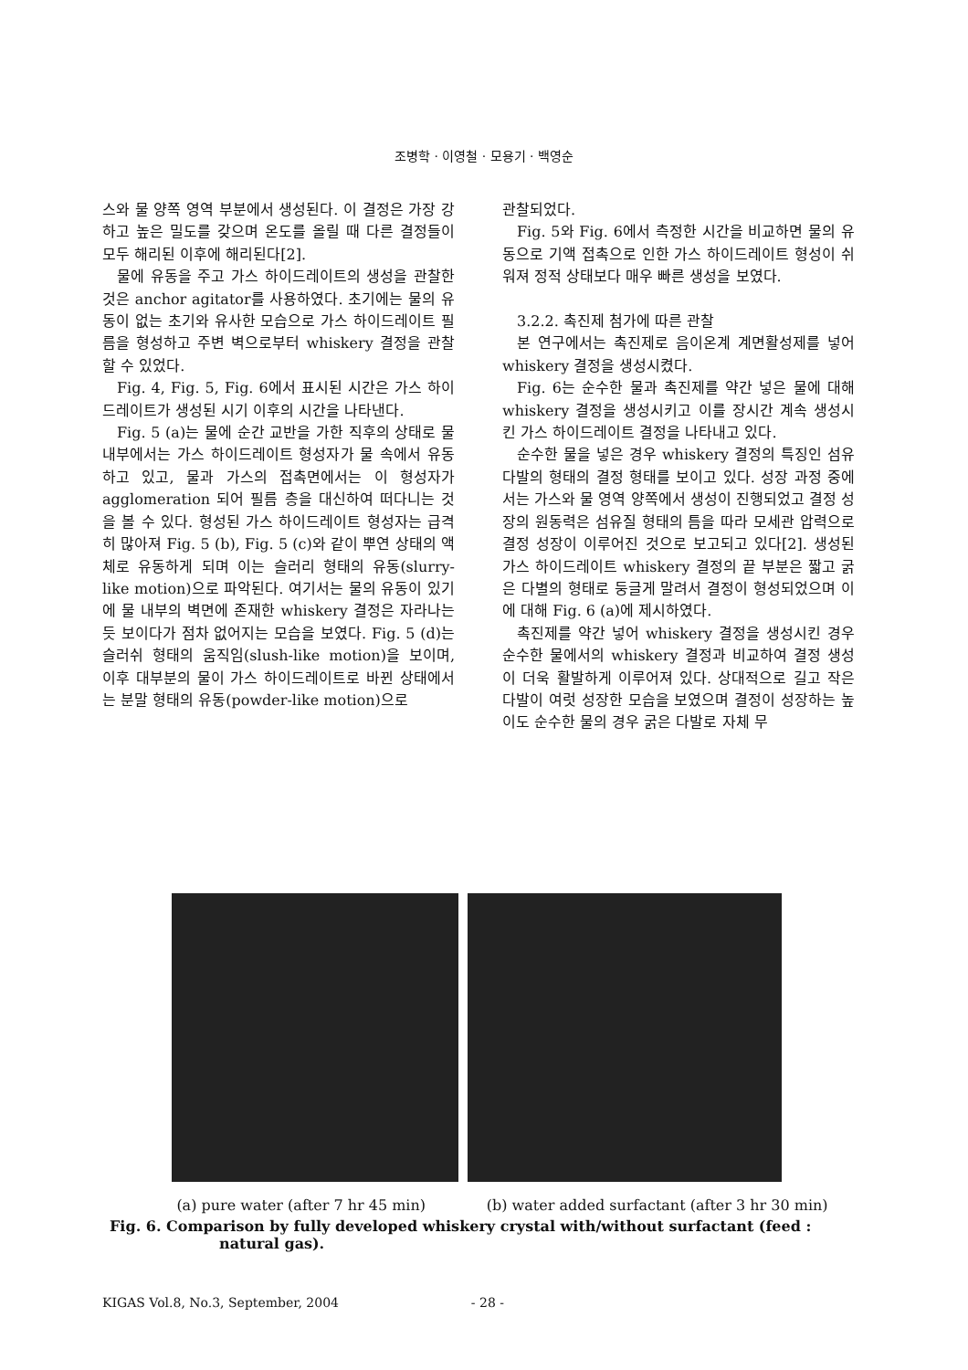조병학 · 이영철 · 모용기 · 백영순
스와 물 양쪽 영역 부분에서 생성된다. 이 결정은 가장 강하고 높은 밀도를 갖으며 온도를 올릴 때 다른 결정들이 모두 해리된 이후에 해리된다[2].
물에 유동을 주고 가스 하이드레이트의 생성을 관찰한 것은 anchor agitator를 사용하였다. 초기에는 물의 유동이 없는 초기와 유사한 모습으로 가스 하이드레이트 필름을 형성하고 주변 벽으로부터 whiskery 결정을 관찰할 수 있었다.
Fig. 4, Fig. 5, Fig. 6에서 표시된 시간은 가스 하이드레이트가 생성된 시기 이후의 시간을 나타낸다.
Fig. 5 (a)는 물에 순간 교반을 가한 직후의 상태로 물 내부에서는 가스 하이드레이트 형성자가 물 속에서 유동하고 있고, 물과 가스의 접촉면에서는 이 형성자가 agglomeration 되어 필름 층을 대신하여 떠다니는 것을 볼 수 있다. 형성된 가스 하이드레이트 형성자는 급격히 많아져 Fig. 5 (b), Fig. 5 (c)와 같이 뿌연 상태의 액체로 유동하게 되며 이는 슬러리 형태의 유동(slurry-like motion)으로 파악된다. 여기서는 물의 유동이 있기에 물 내부의 벽면에 존재한 whiskery 결정은 자라나는 듯 보이다가 점차 없어지는 모습을 보였다. Fig. 5 (d)는 슬러쉬 형태의 움직임(slush-like motion)을 보이며, 이후 대부분의 물이 가스 하이드레이트로 바뀐 상태에서는 분말 형태의 유동(powder-like motion)으로
관찰되었다.
Fig. 5와 Fig. 6에서 측정한 시간을 비교하면 물의 유동으로 기액 접촉으로 인한 가스 하이드레이트 형성이 쉬워져 정적 상태보다 매우 빠른 생성을 보였다.
3.2.2. 촉진제 첨가에 따른 관찰
본 연구에서는 촉진제로 음이온계 계면활성제를 넣어 whiskery 결정을 생성시켰다.
Fig. 6는 순수한 물과 촉진제를 약간 넣은 물에 대해 whiskery 결정을 생성시키고 이를 장시간 계속 생성시킨 가스 하이드레이트 결정을 나타내고 있다.
순수한 물을 넣은 경우 whiskery 결정의 특징인 섬유 다발의 형태의 결정 형태를 보이고 있다. 성장 과정 중에서는 가스와 물 영역 양쪽에서 생성이 진행되었고 결정 성장의 원동력은 섬유질 형태의 틈을 따라 모세관 압력으로 결정 성장이 이루어진 것으로 보고되고 있다[2]. 생성된 가스 하이드레이트 whiskery 결정의 끝 부분은 짧고 굵은 다별의 형태로 둥글게 말려서 결정이 형성되었으며 이에 대해 Fig. 6 (a)에 제시하였다.
촉진제를 약간 넣어 whiskery 결정을 생성시킨 경우 순수한 물에서의 whiskery 결정과 비교하여 결정 생성이 더욱 활발하게 이루어져 있다. 상대적으로 길고 작은 다발이 여럿 성장한 모습을 보였으며 결정이 성장하는 높이도 순수한 물의 경우 굵은 다발로 자체 무
(a) pure water (after 7 hr 45 min) (b) water added surfactant (after 3 hr 30 min)
Fig. 6. Comparison by fully developed whiskery crystal with/without surfactant (feed : natural gas).
KIGAS Vol.8, No.3, September, 2004 - 28 -